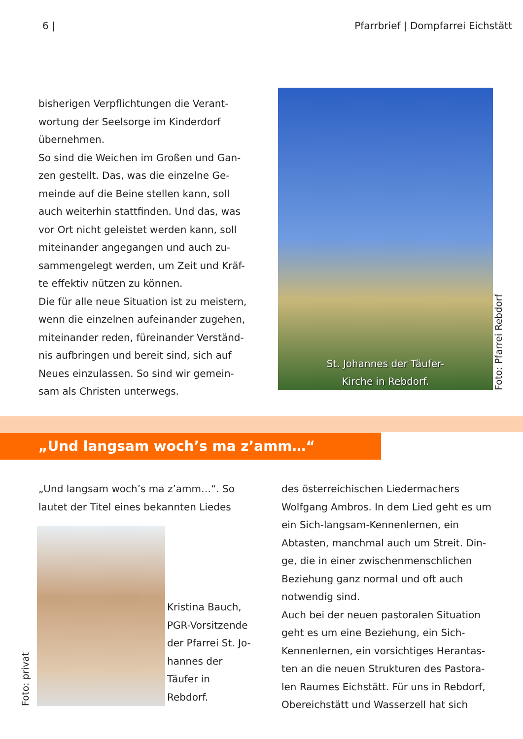6 | Pfarrbrief | Dompfarrei Eichstätt
bisherigen Verpflichtungen die Verant-wortung der Seelsorge im Kinderdorf übernehmen.
So sind die Weichen im Großen und Gan-zen gestellt. Das, was die einzelne Ge-meinde auf die Beine stellen kann, soll auch weiterhin stattfinden. Und das, was vor Ort nicht geleistet werden kann, soll miteinander angegangen und auch zu-sammengelegt werden, um Zeit und Kräf-te effektiv nützen zu können.
Die für alle neue Situation ist zu meistern, wenn die einzelnen aufeinander zugehen, miteinander reden, füreinander Verständ-nis aufbringen und bereit sind, sich auf Neues einzulassen. So sind wir gemein-sam als Christen unterwegs.
St. Johannes der Täufer-
Kirche in Rebdorf.
Foto: Pfarrei Rebdorf
„Und langsam woch’s ma z’amm…“
„Und langsam woch’s ma z’amm…“. So lautet der Titel eines bekannten Liedes
Foto: privat
Kristina Bauch, PGR-Vorsitzende der Pfarrei St. Jo-hannes der Täufer in Rebdorf.
des österreichischen Liedermachers Wolfgang Ambros. In dem Lied geht es um ein Sich-langsam-Kennenlernen, ein Abtasten, manchmal auch um Streit. Din-ge, die in einer zwischenmenschlichen Beziehung ganz normal und oft auch notwendig sind.
Auch bei der neuen pastoralen Situation geht es um eine Beziehung, ein Sich-Kennenlernen, ein vorsichtiges Herantas-ten an die neuen Strukturen des Pastora-len Raumes Eichstätt. Für uns in Rebdorf, Obereichstätt und Wasserzell hat sich